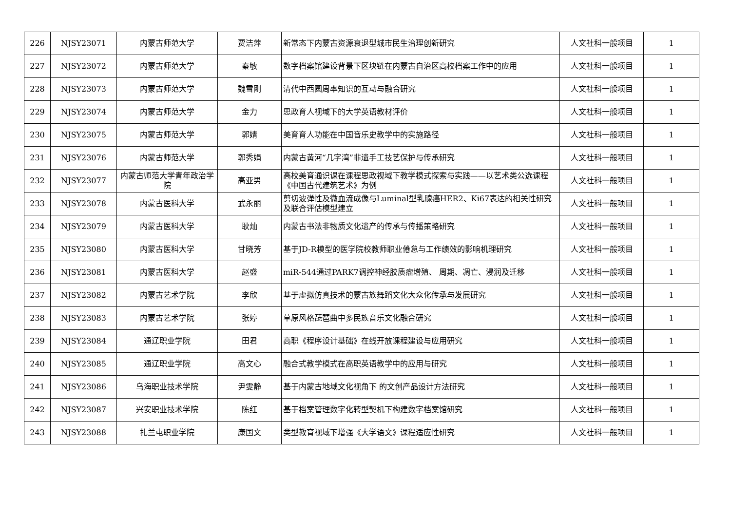| 226 | NJSY23071 | 内蒙古师范大学 | 贾洁萍 | 新常态下内蒙古资源衰退型城市民生治理创新研究 | 人文社科一般项目 | 1 |
| 227 | NJSY23072 | 内蒙古师范大学 | 秦敏 | 数字档案馆建设背景下区块链在内蒙古自治区高校档案工作中的应用 | 人文社科一般项目 | 1 |
| 228 | NJSY23073 | 内蒙古师范大学 | 魏雪刚 | 清代中西圆周率知识的互动与融合研究 | 人文社科一般项目 | 1 |
| 229 | NJSY23074 | 内蒙古师范大学 | 金力 | 思政育人视域下的大学英语教材评价 | 人文社科一般项目 | 1 |
| 230 | NJSY23075 | 内蒙古师范大学 | 郭婧 | 美育育人功能在中国音乐史教学中的实施路径 | 人文社科一般项目 | 1 |
| 231 | NJSY23076 | 内蒙古师范大学 | 郭秀娟 | 内蒙古黄河“几字湾”非遗手工技艺保护与传承研究 | 人文社科一般项目 | 1 |
| 232 | NJSY23077 | 内蒙古师范大学青年政治学院 | 高亚男 | 高校美育通识课在课程思政视域下教学模式探索与实践——以艺术类公选课程《中国古代建筑艺术》为例 | 人文社科一般项目 | 1 |
| 233 | NJSY23078 | 内蒙古医科大学 | 武永丽 | 剪切波弹性及微血流成像与Luminal型乳腺癌HER2、Ki67表达的相关性研究及联合评估模型建立 | 人文社科一般项目 | 1 |
| 234 | NJSY23079 | 内蒙古医科大学 | 耿灿 | 内蒙古书法非物质文化遗产的传承与传播策略研究 | 人文社科一般项目 | 1 |
| 235 | NJSY23080 | 内蒙古医科大学 | 甘晓芳 | 基于JD-R模型的医学院校教师职业倦怠与工作绩效的影响机理研究 | 人文社科一般项目 | 1 |
| 236 | NJSY23081 | 内蒙古医科大学 | 赵盛 | miR-544通过PARK7调控神经胶质瘤增殖、 周期、凋亡、浸润及迁移 | 人文社科一般项目 | 1 |
| 237 | NJSY23082 | 内蒙古艺术学院 | 李欣 | 基于虚拟仿真技术的蒙古族舞蹈文化大众化传承与发展研究 | 人文社科一般项目 | 1 |
| 238 | NJSY23083 | 内蒙古艺术学院 | 张婷 | 草原风格琵琶曲中多民族音乐文化融合研究 | 人文社科一般项目 | 1 |
| 239 | NJSY23084 | 通辽职业学院 | 田君 | 高职《程序设计基础》在线开放课程建设与应用研究 | 人文社科一般项目 | 1 |
| 240 | NJSY23085 | 通辽职业学院 | 高文心 | 融合式教学模式在高职英语教学中的应用与研究 | 人文社科一般项目 | 1 |
| 241 | NJSY23086 | 乌海职业技术学院 | 尹雯静 | 基于内蒙古地域文化视角下 的文创产品设计方法研究 | 人文社科一般项目 | 1 |
| 242 | NJSY23087 | 兴安职业技术学院 | 陈红 | 基于档案管理数字化转型契机下构建数字档案馆研究 | 人文社科一般项目 | 1 |
| 243 | NJSY23088 | 扎兰屯职业学院 | 康国文 | 类型教育视域下增强《大学语文》课程适应性研究 | 人文社科一般项目 | 1 |